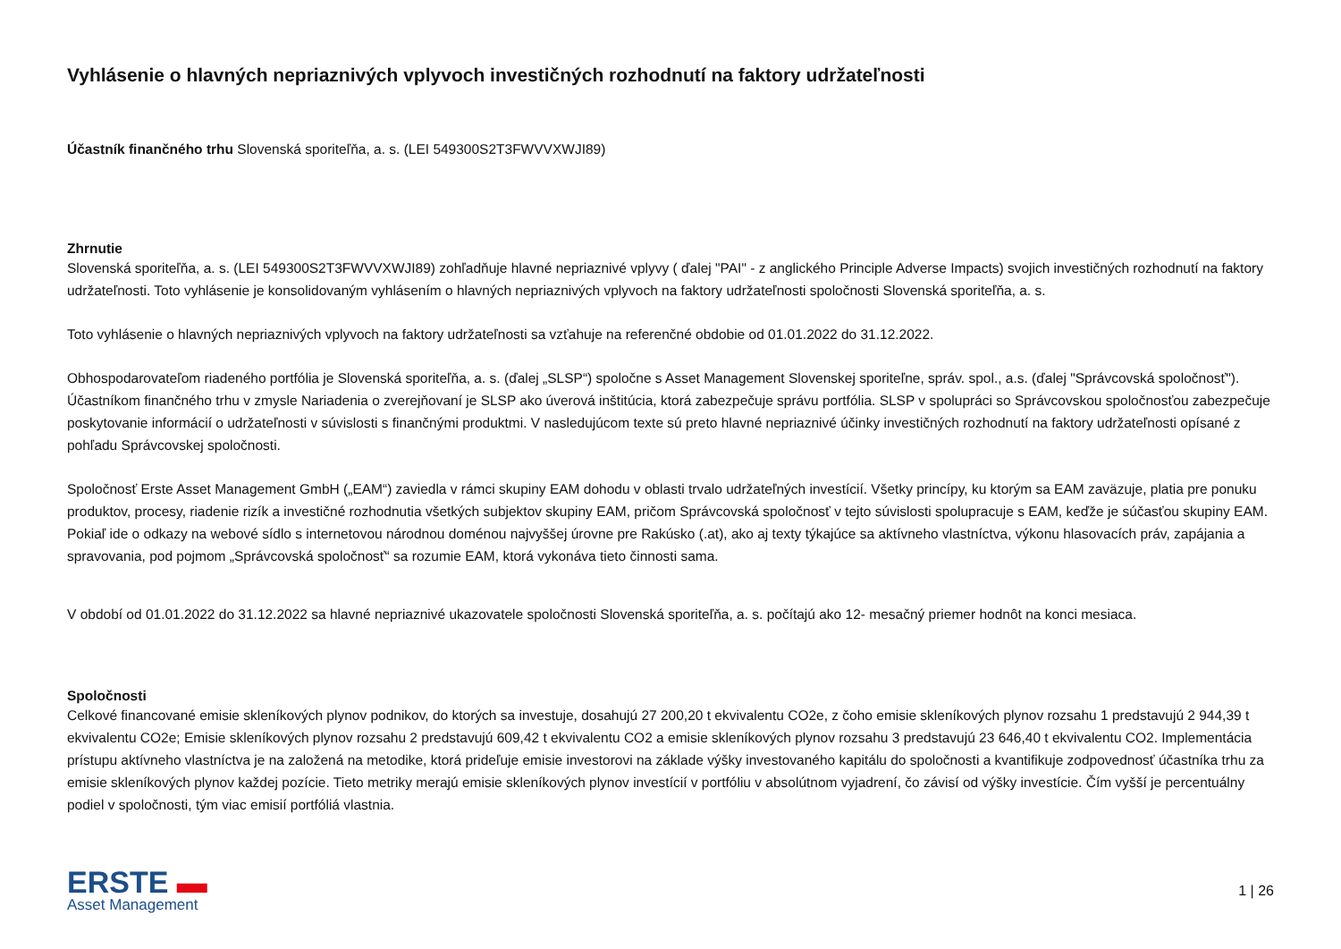Vyhlásenie o hlavných nepriaznivých vplyvoch investičných rozhodnutí na faktory udržateľnosti
Účastník finančného trhu Slovenská sporiteľňa, a. s. (LEI 549300S2T3FWVVXWJI89)
Zhrnutie
Slovenská sporiteľňa, a. s. (LEI 549300S2T3FWVVXWJI89) zohľadňuje hlavné nepriaznivé vplyvy ( ďalej "PAI" - z anglického Principle Adverse Impacts) svojich investičných rozhodnutí na faktory udržateľnosti. Toto vyhlásenie je konsolidovaným vyhlásením o hlavných nepriaznivých vplyvoch na faktory udržateľnosti spoločnosti Slovenská sporiteľňa, a. s.
Toto vyhlásenie o hlavných nepriaznivých vplyvoch na faktory udržateľnosti sa vzťahuje na referenčné obdobie od 01.01.2022 do 31.12.2022.
Obhospodarovateľom riadeného portfólia je Slovenská sporiteľňa, a. s. (ďalej „SLSP“) spoločne s Asset Management Slovenskej sporiteľne, správ. spol., a.s. (ďalej "Správcovská spoločnosť").
Účastníkom finančného trhu v zmysle Nariadenia o zverejňovaní je SLSP ako úverová inštitúcia, ktorá zabezpečuje správu portfólia. SLSP v spolupráci so Správcovskou spoločnosťou zabezpečuje poskytovanie informácií o udržateľnosti v súvislosti s finančnými produktmi. V nasledujúcom texte sú preto hlavné nepriaznivé účinky investičných rozhodnutí na faktory udržateľnosti opísané z pohľadu Správcovskej spoločnosti.
Spoločnosť Erste Asset Management GmbH („EAM“) zaviedla v rámci skupiny EAM dohodu v oblasti trvalo udržateľných investícií. Všetky princípy, ku ktorým sa EAM zaväzuje, platia pre ponuku produktov, procesy, riadenie rizík a investičné rozhodnutia všetkých subjektov skupiny EAM, pričom Správcovská spoločnosť v tejto súvislosti spolupracuje s EAM, keďže je súčasťou skupiny EAM. Pokiaľ ide o odkazy na webové sídlo s internetovou národnou doménou najvyššej úrovne pre Rakúsko (.at), ako aj texty týkajúce sa aktívneho vlastníctva, výkonu hlasovacích práv, zapájania a spravovania, pod pojmom „Správcovská spoločnosť“ sa rozumie EAM, ktorá vykonáva tieto činnosti sama.
V období od 01.01.2022 do 31.12.2022 sa hlavné nepriaznivé ukazovatele spoločnosti Slovenská sporiteľňa, a. s. počítajú ako 12- mesačný priemer hodnôt na konci mesiaca.
Spoločnosti
Celkové financované emisie skleníkových plynov podnikov, do ktorých sa investuje, dosahujú 27 200,20 t ekvivalentu CO2e, z čoho emisie skleníkových plynov rozsahu 1 predstavujú 2 944,39 t ekvivalentu CO2e; Emisie skleníkových plynov rozsahu 2 predstavujú 609,42 t ekvivalentu CO2 a emisie skleníkových plynov rozsahu 3 predstavujú 23 646,40 t ekvivalentu CO2. Implementácia prístupu aktívneho vlastníctva je na založená na metodike, ktorá prideľuje emisie investorovi na základe výšky investovaného kapitálu do spoločnosti a kvantifikuje zodpovednosť účastníka trhu za emisie skleníkových plynov každej pozície. Tieto metriky merajú emisie skleníkových plynov investícií v portfóliu v absolútnom vyjadrení, čo závisí od výšky investície. Čím vyšší je percentuálny podiel v spoločnosti, tým viac emisií portfóliá vlastnia.
ERSTE ▬
Asset Management
1 | 26